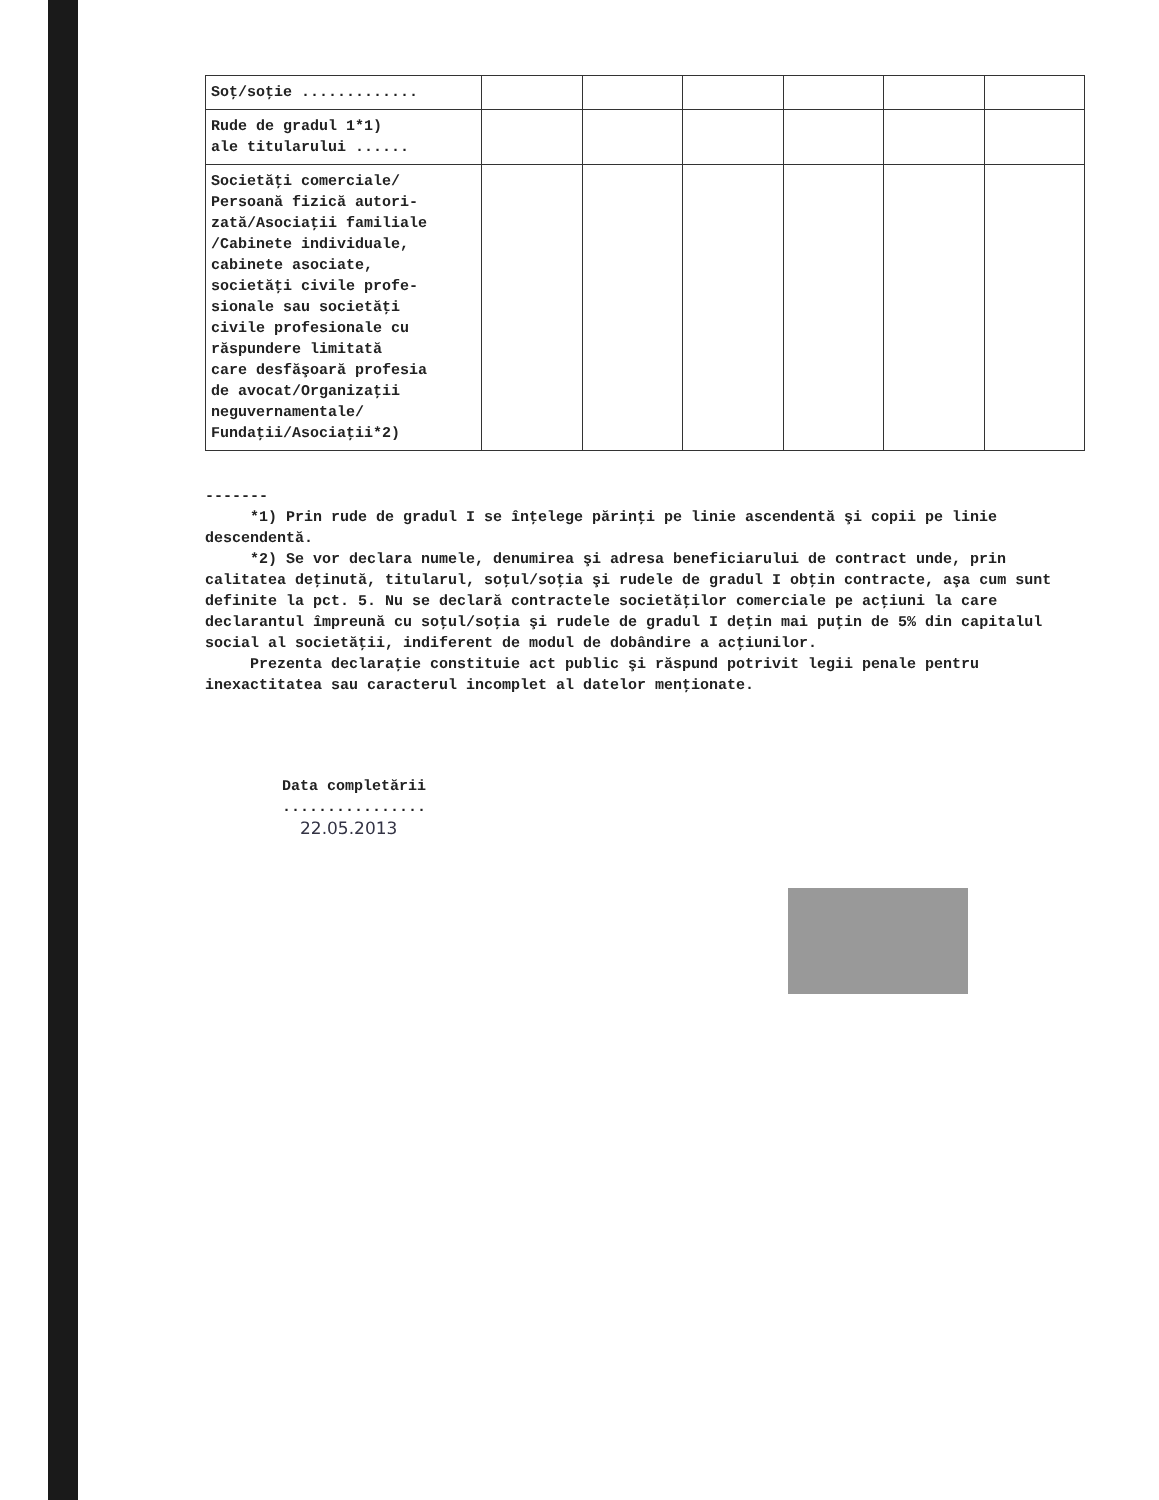| Soţ/soţie ............. | | | | | | |
| Rude de gradul 1*1) ale titularului ...... | | | | | | |
| Societăţi comerciale/ Persoană fizică autori- zată/Asociaţii familiale /Cabinete individuale, cabinete asociate, societăţi civile profe- sionale sau societăţi civile profesionale cu răspundere limitată care desfăşoară profesia de avocat/Organizaţii neguvernamentale/ Fundaţii/Asociaţii*2) | | | | | | |
-------
*1) Prin rude de gradul I se înţelege părinţi pe linie ascendentă şi copii pe linie descendentă.
*2) Se vor declara numele, denumirea şi adresa beneficiarului de contract unde, prin calitatea deţinută, titularul, soţul/soţia şi rudele de gradul I obţin contracte, aşa cum sunt definite la pct. 5. Nu se declară contractele societăţilor comerciale pe acţiuni la care declarantul împreună cu soţul/soţia şi rudele de gradul I deţin mai puţin de 5% din capitalul social al societăţii, indiferent de modul de dobândire a acţiunilor.
Prezenta declaraţie constituie act public şi răspund potrivit legii penale pentru inexactitatea sau caracterul incomplet al datelor menţionate.
Data completării
................
22.05.2013